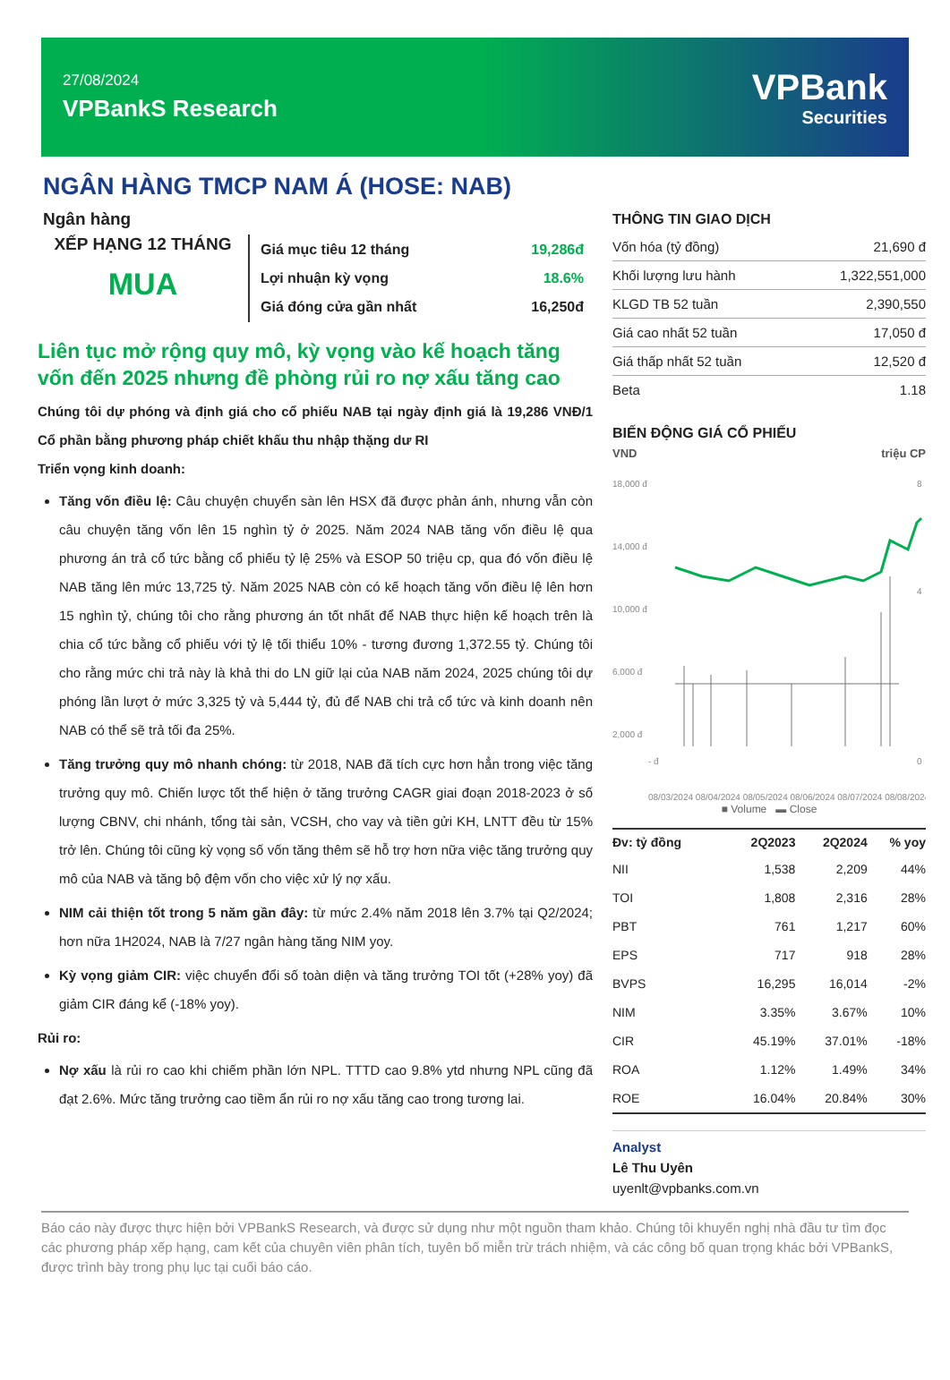27/08/2024
VPBankS Research
VPBank
Securities
NGÂN HÀNG TMCP NAM Á (HOSE: NAB)
Ngân hàng
XẾP HẠNG 12 THÁNG
MUA
| Giá mục tiêu 12 tháng | 19,286đ |
| Lợi nhuận kỳ vọng | 18.6% |
| Giá đóng cửa gần nhất | 16,250đ |
Liên tục mở rộng quy mô, kỳ vọng vào kế hoạch tăng vốn đến 2025 nhưng đề phòng rủi ro nợ xấu tăng cao
Chúng tôi dự phóng và định giá cho cổ phiếu NAB tại ngày định giá là 19,286 VNĐ/1 Cổ phần bằng phương pháp chiết khấu thu nhập thặng dư RI
Triển vọng kinh doanh:
Tăng vốn điều lệ: Câu chuyện chuyển sàn lên HSX đã được phản ánh, nhưng vẫn còn câu chuyện tăng vốn lên 15 nghìn tỷ ở 2025. Năm 2024 NAB tăng vốn điều lệ qua phương án trả cổ tức bằng cổ phiếu tỷ lệ 25% và ESOP 50 triệu cp, qua đó vốn điều lệ NAB tăng lên mức 13,725 tỷ. Năm 2025 NAB còn có kế hoạch tăng vốn điều lệ lên hơn 15 nghìn tỷ, chúng tôi cho rằng phương án tốt nhất để NAB thực hiện kế hoạch trên là chia cổ tức bằng cổ phiếu với tỷ lệ tối thiểu 10% - tương đương 1,372.55 tỷ. Chúng tôi cho rằng mức chi trả này là khả thi do LN giữ lại của NAB năm 2024, 2025 chúng tôi dự phóng lần lượt ở mức 3,325 tỷ và 5,444 tỷ, đủ để NAB chi trả cổ tức và kinh doanh nên NAB có thể sẽ trả tối đa 25%.
Tăng trưởng quy mô nhanh chóng: từ 2018, NAB đã tích cực hơn hẳn trong việc tăng trưởng quy mô. Chiến lược tốt thể hiện ở tăng trưởng CAGR giai đoạn 2018-2023 ở số lượng CBNV, chi nhánh, tổng tài sản, VCSH, cho vay và tiền gửi KH, LNTT đều từ 15% trở lên. Chúng tôi cũng kỳ vọng số vốn tăng thêm sẽ hỗ trợ hơn nữa việc tăng trưởng quy mô của NAB và tăng bộ đệm vốn cho việc xử lý nợ xấu.
NIM cải thiện tốt trong 5 năm gần đây: từ mức 2.4% năm 2018 lên 3.7% tại Q2/2024; hơn nữa 1H2024, NAB là 7/27 ngân hàng tăng NIM yoy.
Kỳ vọng giảm CIR: việc chuyển đổi số toàn diện và tăng trưởng TOI tốt (+28% yoy) đã giảm CIR đáng kể (-18% yoy).
Rủi ro:
Nợ xấu là rủi ro cao khi chiếm phần lớn NPL. TTTD cao 9.8% ytd nhưng NPL cũng đã đạt 2.6%. Mức tăng trưởng cao tiềm ẩn rủi ro nợ xấu tăng cao trong tương lai.
THÔNG TIN GIAO DỊCH
| Vốn hóa (tỷ đồng) | 21,690 đ |
| Khối lượng lưu hành | 1,322,551,000 |
| KLGD TB 52 tuần | 2,390,550 |
| Giá cao nhất 52 tuần | 17,050 đ |
| Giá thấp nhất 52 tuần | 12,520 đ |
| Beta | 1.18 |
BIẾN ĐỘNG GIÁ CỔ PHIẾU
VND triệu CP
18,000 đ
14,000 đ
10,000 đ
6,000 đ
2,000 đ
- đ
8
4
0
08/03/2024 08/04/2024 08/05/2024 08/06/2024 08/07/2024 08/08/2024
■ Volume ▬ Close
| Đv: tỷ đồng | 2Q2023 | 2Q2024 | % yoy |
| --- | --- | --- | --- |
| NII | 1,538 | 2,209 | 44% |
| TOI | 1,808 | 2,316 | 28% |
| PBT | 761 | 1,217 | 60% |
| EPS | 717 | 918 | 28% |
| BVPS | 16,295 | 16,014 | -2% |
| NIM | 3.35% | 3.67% | 10% |
| CIR | 45.19% | 37.01% | -18% |
| ROA | 1.12% | 1.49% | 34% |
| ROE | 16.04% | 20.84% | 30% |
Analyst
Lê Thu Uyên
uyenlt@vpbanks.com.vn
Báo cáo này được thực hiện bởi VPBankS Research, và được sử dụng như một nguồn tham khảo. Chúng tôi khuyến nghị nhà đầu tư tìm đọc các phương pháp xếp hạng, cam kết của chuyên viên phân tích, tuyên bố miễn trừ trách nhiệm, và các công bố quan trọng khác bởi VPBankS, được trình bày trong phụ lục tại cuối báo cáo.